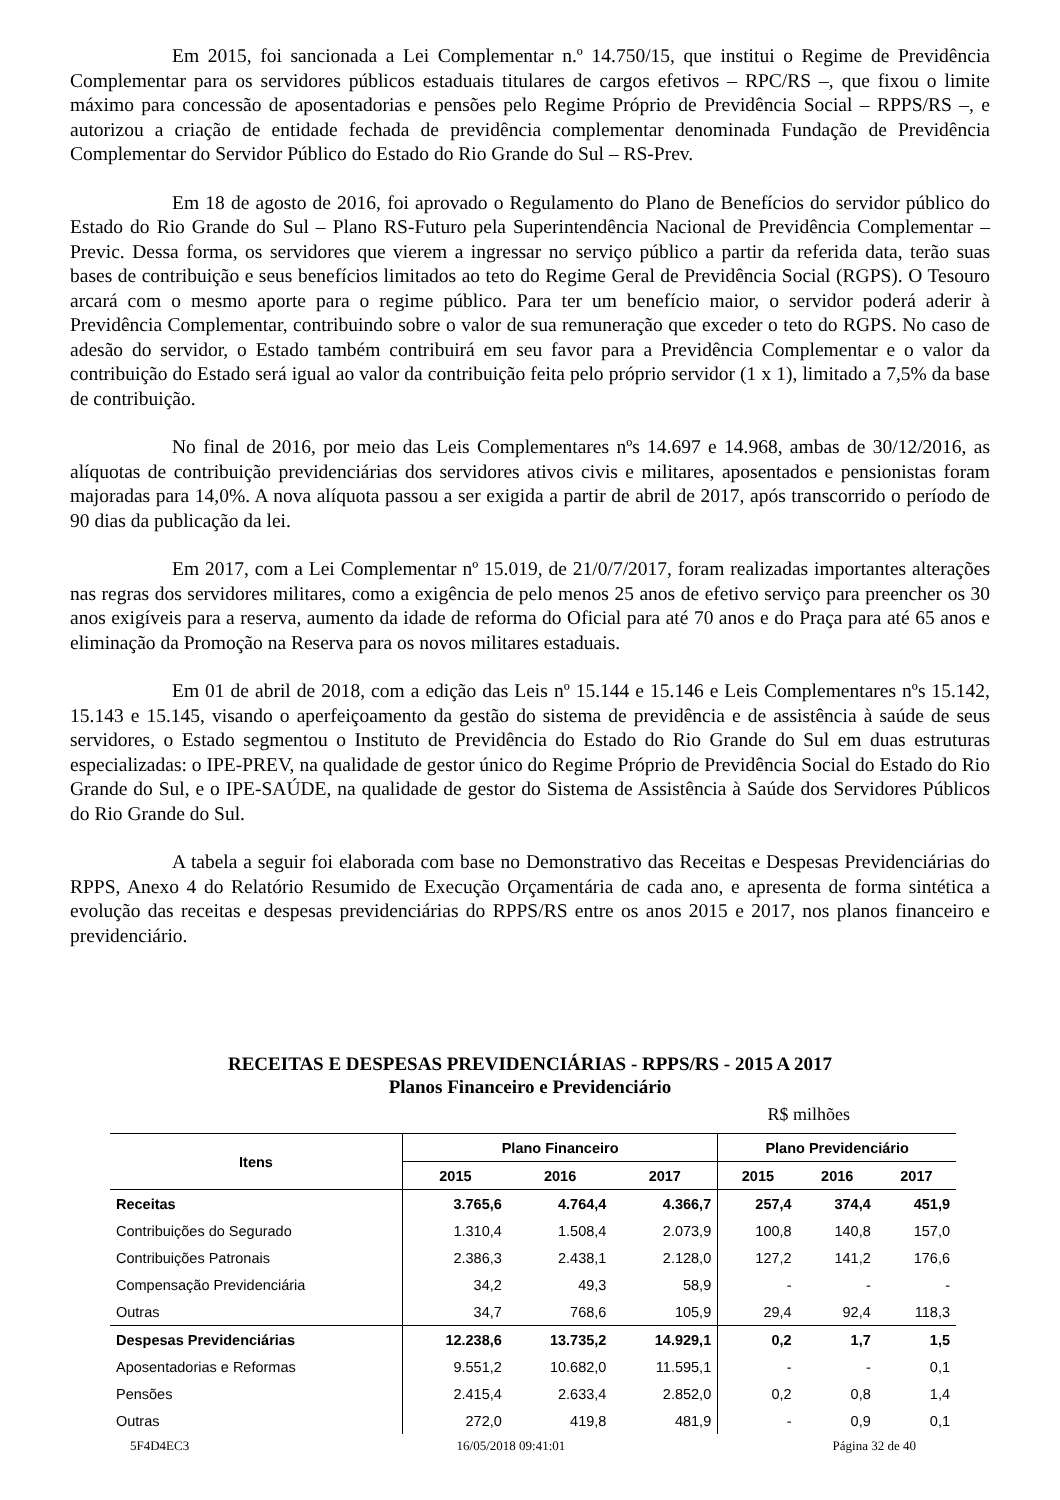Em 2015, foi sancionada a Lei Complementar n.º 14.750/15, que institui o Regime de Previdência Complementar para os servidores públicos estaduais titulares de cargos efetivos – RPC/RS –, que fixou o limite máximo para concessão de aposentadorias e pensões pelo Regime Próprio de Previdência Social – RPPS/RS –, e autorizou a criação de entidade fechada de previdência complementar denominada Fundação de Previdência Complementar do Servidor Público do Estado do Rio Grande do Sul – RS-Prev.
Em 18 de agosto de 2016, foi aprovado o Regulamento do Plano de Benefícios do servidor público do Estado do Rio Grande do Sul – Plano RS-Futuro pela Superintendência Nacional de Previdência Complementar – Previc. Dessa forma, os servidores que vierem a ingressar no serviço público a partir da referida data, terão suas bases de contribuição e seus benefícios limitados ao teto do Regime Geral de Previdência Social (RGPS). O Tesouro arcará com o mesmo aporte para o regime público. Para ter um benefício maior, o servidor poderá aderir à Previdência Complementar, contribuindo sobre o valor de sua remuneração que exceder o teto do RGPS. No caso de adesão do servidor, o Estado também contribuirá em seu favor para a Previdência Complementar e o valor da contribuição do Estado será igual ao valor da contribuição feita pelo próprio servidor (1 x 1), limitado a 7,5% da base de contribuição.
No final de 2016, por meio das Leis Complementares nºs 14.697 e 14.968, ambas de 30/12/2016, as alíquotas de contribuição previdenciárias dos servidores ativos civis e militares, aposentados e pensionistas foram majoradas para 14,0%. A nova alíquota passou a ser exigida a partir de abril de 2017, após transcorrido o período de 90 dias da publicação da lei.
Em 2017, com a Lei Complementar nº 15.019, de 21/0/7/2017, foram realizadas importantes alterações nas regras dos servidores militares, como a exigência de pelo menos 25 anos de efetivo serviço para preencher os 30 anos exigíveis para a reserva, aumento da idade de reforma do Oficial para até 70 anos e do Praça para até 65 anos e eliminação da Promoção na Reserva para os novos militares estaduais.
Em 01 de abril de 2018, com a edição das Leis nº 15.144 e 15.146 e Leis Complementares nºs 15.142, 15.143 e 15.145, visando o aperfeiçoamento da gestão do sistema de previdência e de assistência à saúde de seus servidores, o Estado segmentou o Instituto de Previdência do Estado do Rio Grande do Sul em duas estruturas especializadas: o IPE-PREV, na qualidade de gestor único do Regime Próprio de Previdência Social do Estado do Rio Grande do Sul, e o IPE-SAÚDE, na qualidade de gestor do Sistema de Assistência à Saúde dos Servidores Públicos do Rio Grande do Sul.
A tabela a seguir foi elaborada com base no Demonstrativo das Receitas e Despesas Previdenciárias do RPPS, Anexo 4 do Relatório Resumido de Execução Orçamentária de cada ano, e apresenta de forma sintética a evolução das receitas e despesas previdenciárias do RPPS/RS entre os anos 2015 e 2017, nos planos financeiro e previdenciário.
RECEITAS E DESPESAS PREVIDENCIÁRIAS - RPPS/RS - 2015 A 2017
Planos Financeiro e Previdenciário
R$ milhões
| Itens | Plano Financeiro | | | Plano Previdenciário | | |
| --- | --- | --- | --- | --- | --- | --- |
| | 2015 | 2016 | 2017 | 2015 | 2016 | 2017 |
| Receitas | 3.765,6 | 4.764,4 | 4.366,7 | 257,4 | 374,4 | 451,9 |
| Contribuições do Segurado | 1.310,4 | 1.508,4 | 2.073,9 | 100,8 | 140,8 | 157,0 |
| Contribuições Patronais | 2.386,3 | 2.438,1 | 2.128,0 | 127,2 | 141,2 | 176,6 |
| Compensação Previdenciária | 34,2 | 49,3 | 58,9 | - | - | - |
| Outras | 34,7 | 768,6 | 105,9 | 29,4 | 92,4 | 118,3 |
| Despesas Previdenciárias | 12.238,6 | 13.735,2 | 14.929,1 | 0,2 | 1,7 | 1,5 |
| Aposentadorias e Reformas | 9.551,2 | 10.682,0 | 11.595,1 | - | - | 0,1 |
| Pensões | 2.415,4 | 2.633,4 | 2.852,0 | 0,2 | 0,8 | 1,4 |
| Outras | 272,0 | 419,8 | 481,9 | - | 0,9 | 0,1 |
5F4D4EC3 16/05/2018 09:41:01 Página 32 de 40